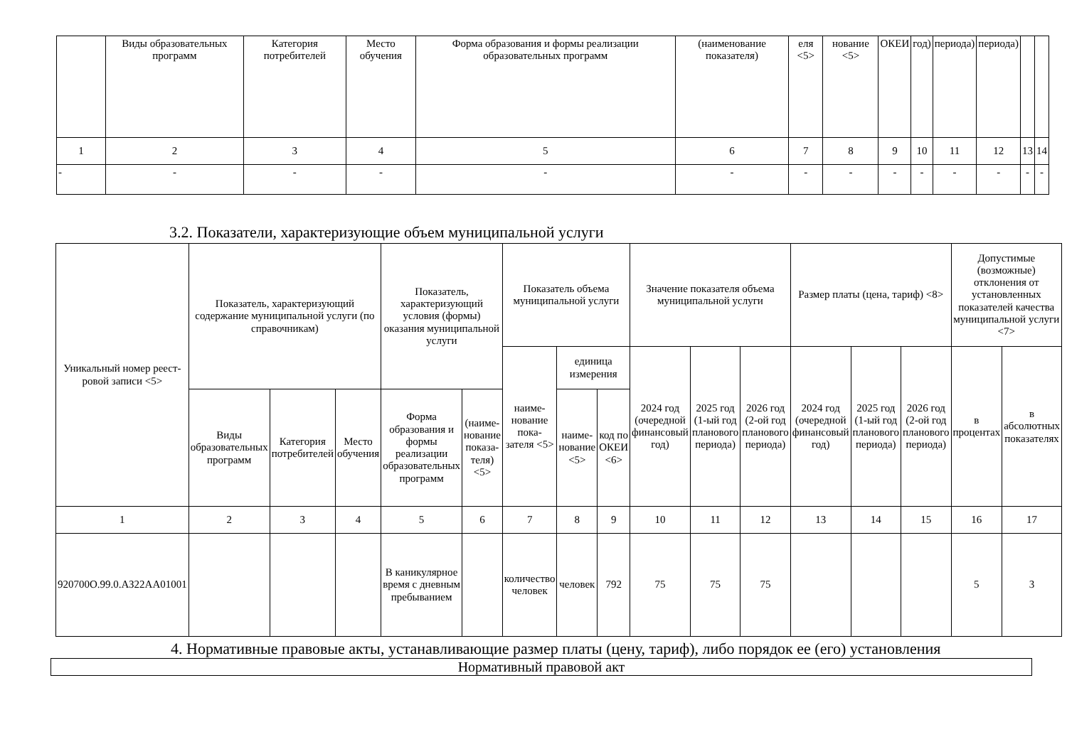| | Виды образовательных программ | Категория потребителей | Место обучения | Форма образования и формы реализации образовательных программ | (наименование показателя) | еля <5> | нование <5> | ОКЕИ | год) | периода) | периода) | | |
| 1 | 2 | 3 | 4 | 5 | 6 | 7 | 8 | 9 | 10 | 11 | 12 | 13 | 14 |
| - | - | - | - | - | - | - | - | - | - | - | - | - | - |
3.2. Показатели, характеризующие объем муниципальной услуги
| Уникальный номер реест-ровой записи <5> | Показатель, характеризующий содержание муниципальной услуги (по справочникам) | | | Показатель, характеризующий условия (формы) оказания муниципальной услуги | | Показатель объема муниципальной услуги | | | Значение показателя объема муниципальной услуги | | | Размер платы (цена, тариф) <8> | | | Допустимые (возможные) отклонения от установленных показателей качества муниципальной услуги <7> | |
| | | | | | | наиме-нование пока-зателя <5> | единица измерения | | 2024 год (очередной финансовый год) | 2025 год (1-ый год планового периода) | 2026 год (2-ой год планового периода) | 2024 год (очередной финансовый год) | 2025 год (1-ый год планового периода) | 2026 год (2-ой год планового периода) | в процентах | в абсолютных показателях |
| | Виды образовательных программ | Категория потребителей | Место обучения | Форма образования и формы реализации образовательных программ | (наиме-нование показа-теля) <5> | | наиме-нование <5> | код по ОКЕИ <6> | | | | | | | | |
| 1 | 2 | 3 | 4 | 5 | 6 | 7 | 8 | 9 | 10 | 11 | 12 | 13 | 14 | 15 | 16 | 17 |
| 920700О.99.0.АЗ22АА01001 | | | | В каникулярное время с дневным пребыванием | | количество человек | человек | 792 | 75 | 75 | 75 | | | | 5 | 3 |
4. Нормативные правовые акты, устанавливающие размер платы (цену, тариф), либо порядок ее (его) установления
| Нормативный правовой акт |